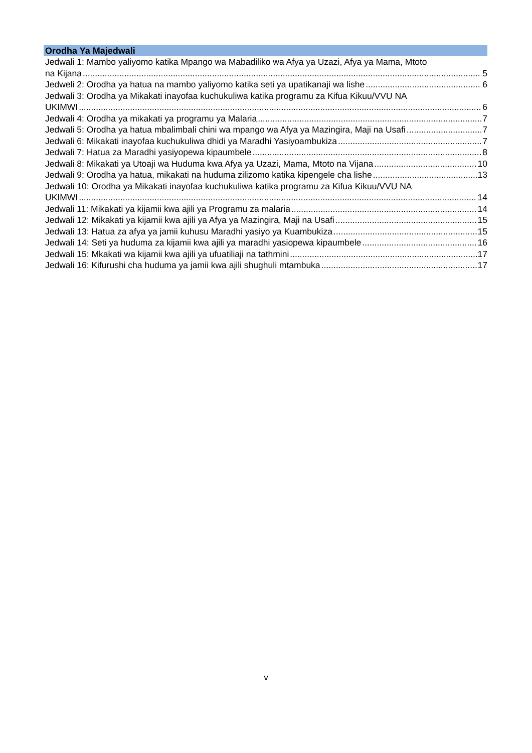Orodha Ya Majedwali
Jedwali 1: Mambo yaliyomo katika Mpango wa Mabadiliko wa Afya ya Uzazi, Afya ya Mama, Mtoto
na Kijana 5
Jedweli 2: Orodha ya hatua na mambo yaliyomo katika seti ya upatikanaji wa lishe 6
Jedwali 3: Orodha ya Mikakati inayofaa kuchukuliwa katika programu za Kifua Kikuu/VVU NA
UKIMWI 6
Jedwali 4: Orodha ya mikakati ya programu ya Malaria 7
Jedwali 5: Orodha ya hatua mbalimbali chini wa mpango wa Afya ya Mazingira, Maji na Usafi 7
Jedwali 6: Mikakati inayofaa kuchukuliwa dhidi ya Maradhi Yasiyoambukiza 7
Jedwali 7: Hatua za Maradhi yasiyopewa kipaumbele 8
Jedwali 8: Mikakati ya Utoaji wa Huduma kwa Afya ya Uzazi, Mama, Mtoto na Vijana 10
Jedwali 9: Orodha ya hatua, mikakati na huduma zilizomo katika kipengele cha lishe 13
Jedwali 10: Orodha ya Mikakati inayofaa kuchukuliwa katika programu za Kifua Kikuu/VVU NA
UKIMWI 14
Jedwali 11: Mikakati ya kijamii kwa ajili ya Programu za malaria 14
Jedwali 12: Mikakati ya kijamii kwa ajili ya Afya ya Mazingira, Maji na Usafi 15
Jedwali 13: Hatua za afya ya jamii kuhusu Maradhi yasiyo ya Kuambukiza 15
Jedwali 14: Seti ya huduma za kijamii kwa ajili ya maradhi yasiopewa kipaumbele 16
Jedwali 15: Mkakati wa kijamii kwa ajili ya ufuatiliaji na tathmini 17
Jedwali 16: Kifurushi cha huduma ya jamii kwa ajili shughuli mtambuka 17
v